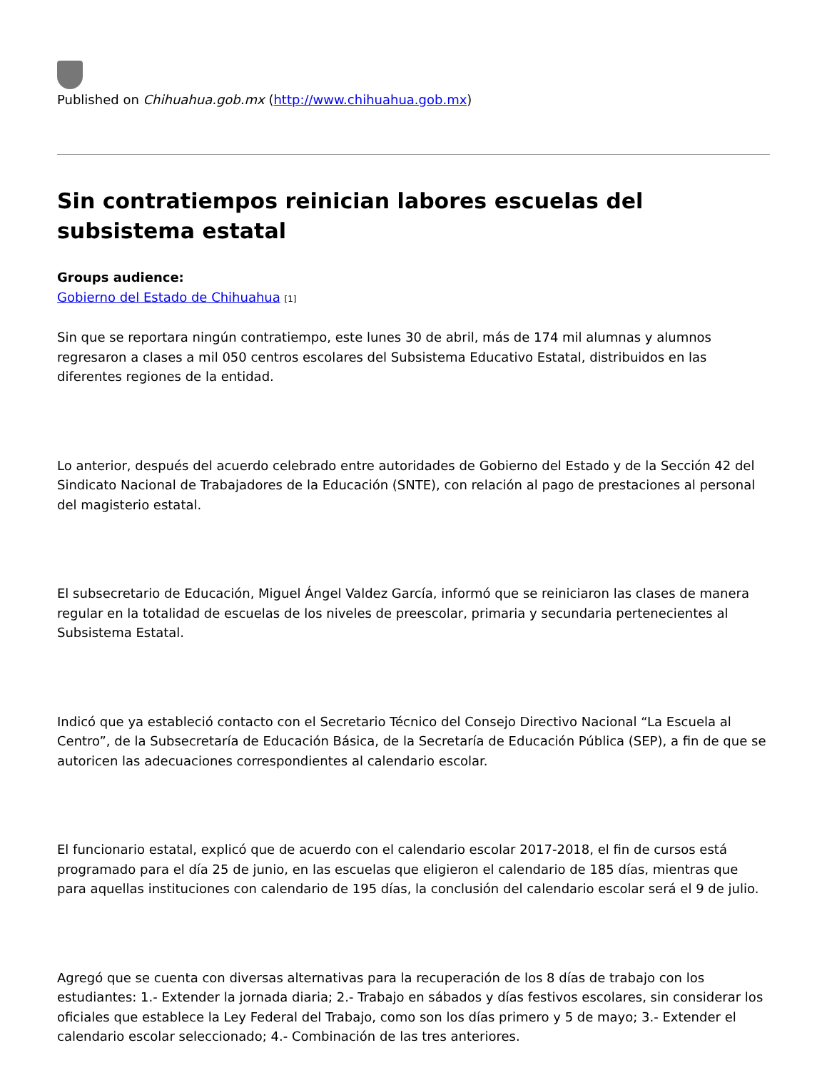Published on Chihuahua.gob.mx (http://www.chihuahua.gob.mx)
Sin contratiempos reinician labores escuelas del subsistema estatal
Groups audience:
Gobierno del Estado de Chihuahua [1]
Sin que se reportara ningún contratiempo, este lunes 30 de abril, más de 174 mil alumnas y alumnos regresaron a clases a mil 050 centros escolares del Subsistema Educativo Estatal, distribuidos en las diferentes regiones de la entidad.
Lo anterior, después del acuerdo celebrado entre autoridades de Gobierno del Estado y de la Sección 42 del Sindicato Nacional de Trabajadores de la Educación (SNTE), con relación al pago de prestaciones al personal del magisterio estatal.
El subsecretario de Educación, Miguel Ángel Valdez García, informó que se reiniciaron las clases de manera regular en la totalidad de escuelas de los niveles de preescolar, primaria y secundaria pertenecientes al Subsistema Estatal.
Indicó que ya estableció contacto con el Secretario Técnico del Consejo Directivo Nacional “La Escuela al Centro”, de la Subsecretaría de Educación Básica, de la Secretaría de Educación Pública (SEP), a fin de que se autoricen las adecuaciones correspondientes al calendario escolar.
El funcionario estatal, explicó que de acuerdo con el calendario escolar 2017-2018, el fin de cursos está programado para el día 25 de junio, en las escuelas que eligieron el calendario de 185 días, mientras que para aquellas instituciones con calendario de 195 días, la conclusión del calendario escolar será el 9 de julio.
Agregó que se cuenta con diversas alternativas para la recuperación de los 8 días de trabajo con los estudiantes: 1.- Extender la jornada diaria; 2.- Trabajo en sábados y días festivos escolares, sin considerar los oficiales que establece la Ley Federal del Trabajo, como son los días primero y 5 de mayo; 3.- Extender el calendario escolar seleccionado; 4.- Combinación de las tres anteriores.